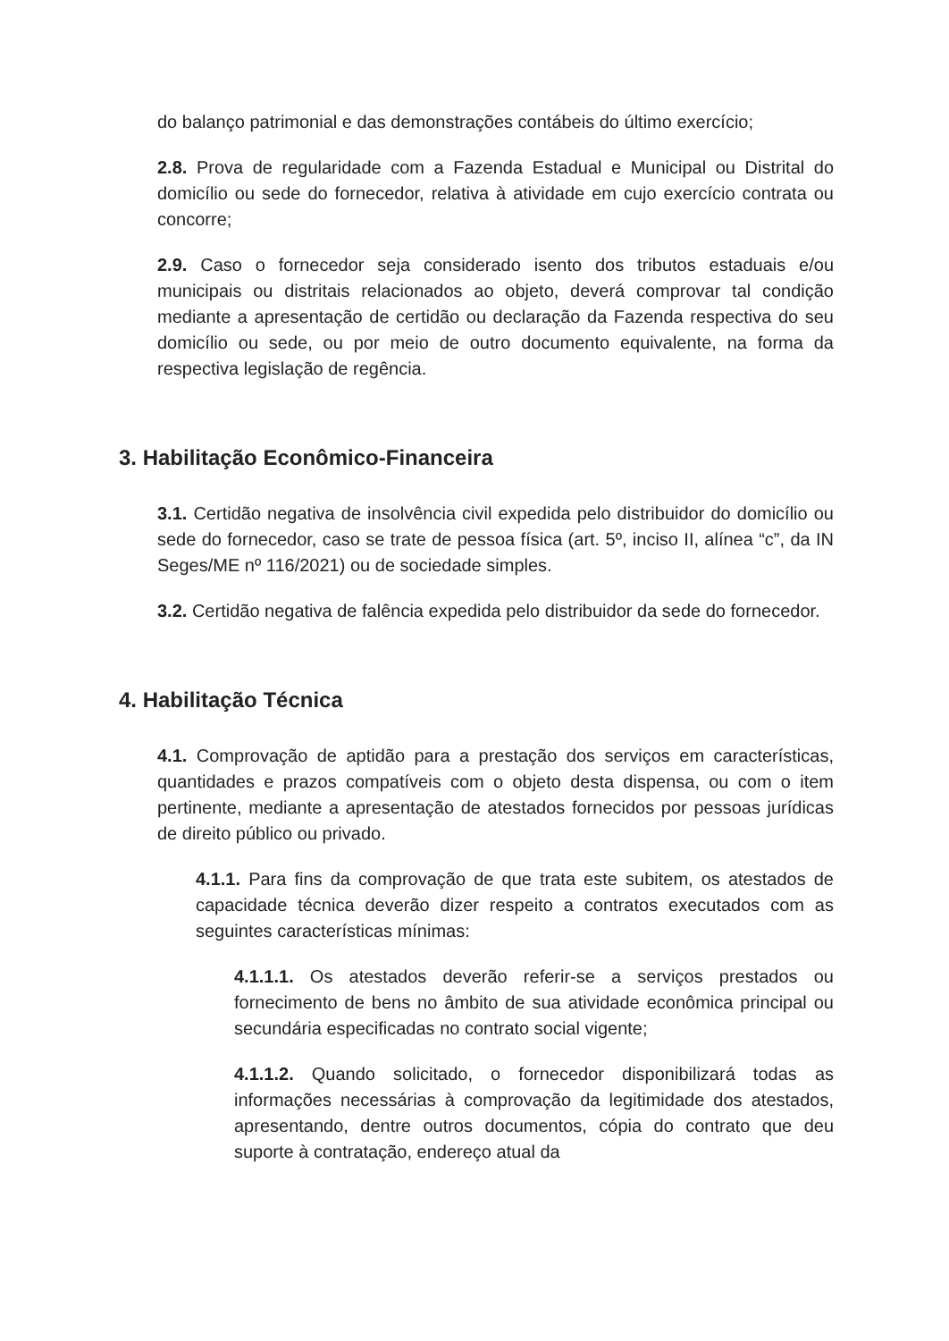do balanço patrimonial e das demonstrações contábeis do último exercício;
2.8. Prova de regularidade com a Fazenda Estadual e Municipal ou Distrital do domicílio ou sede do fornecedor, relativa à atividade em cujo exercício contrata ou concorre;
2.9. Caso o fornecedor seja considerado isento dos tributos estaduais e/ou municipais ou distritais relacionados ao objeto, deverá comprovar tal condição mediante a apresentação de certidão ou declaração da Fazenda respectiva do seu domicílio ou sede, ou por meio de outro documento equivalente, na forma da respectiva legislação de regência.
3. Habilitação Econômico-Financeira
3.1. Certidão negativa de insolvência civil expedida pelo distribuidor do domicílio ou sede do fornecedor, caso se trate de pessoa física (art. 5º, inciso II, alínea “c”, da IN Seges/ME nº 116/2021) ou de sociedade simples.
3.2. Certidão negativa de falência expedida pelo distribuidor da sede do fornecedor.
4. Habilitação Técnica
4.1. Comprovação de aptidão para a prestação dos serviços em características, quantidades e prazos compatíveis com o objeto desta dispensa, ou com o item pertinente, mediante a apresentação de atestados fornecidos por pessoas jurídicas de direito público ou privado.
4.1.1. Para fins da comprovação de que trata este subitem, os atestados de capacidade técnica deverão dizer respeito a contratos executados com as seguintes características mínimas:
4.1.1.1. Os atestados deverão referir-se a serviços prestados ou fornecimento de bens no âmbito de sua atividade econômica principal ou secundária especificadas no contrato social vigente;
4.1.1.2. Quando solicitado, o fornecedor disponibilizará todas as informações necessárias à comprovação da legitimidade dos atestados, apresentando, dentre outros documentos, cópia do contrato que deu suporte à contratação, endereço atual da